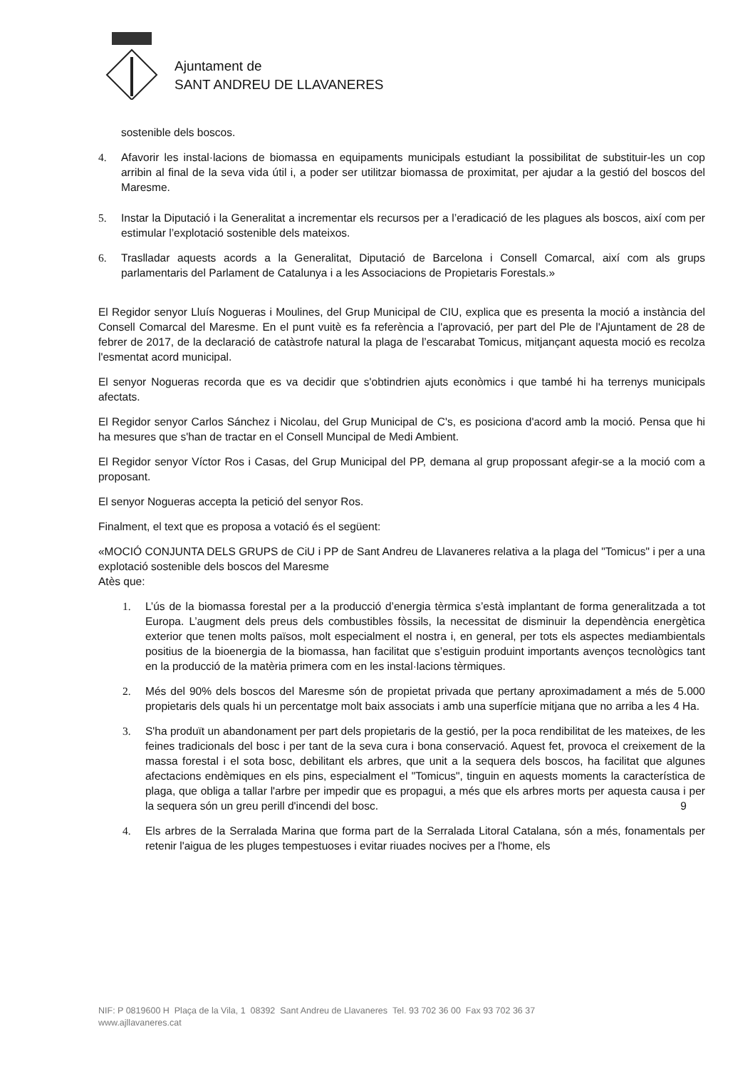Ajuntament de
SANT ANDREU DE LLAVANERES
sostenible dels boscos.
4. Afavorir les instal·lacions de biomassa en equipaments municipals estudiant la possibilitat de substituir-les un cop arribin al final de la seva vida útil i, a poder ser utilitzar biomassa de proximitat, per ajudar a la gestió del boscos del Maresme.
5. Instar la Diputació i la Generalitat a incrementar els recursos per a l’eradicació de les plagues als boscos, així com per estimular l’explotació sostenible dels mateixos.
6. Traslladar aquests acords a la Generalitat, Diputació de Barcelona i Consell Comarcal, així com als grups parlamentaris del Parlament de Catalunya i a les Associacions de Propietaris Forestals.»
El Regidor senyor Lluís Nogueras i Moulines, del Grup Municipal de CIU, explica que es presenta la moció a instància del Consell Comarcal del Maresme. En el punt vuitè es fa referència a l'aprovació, per part del Ple de l'Ajuntament de 28 de febrer de 2017, de la declaració de catàstrofe natural la plaga de l’escarabat Tomicus, mitjançant aquesta moció es recolza l'esmentat acord municipal.
El senyor Nogueras recorda que es va decidir que s'obtindrien ajuts econòmics i que també hi ha terrenys municipals afectats.
El Regidor senyor Carlos Sánchez i Nicolau, del Grup Municipal de C's, es posiciona d'acord amb la moció. Pensa que hi ha mesures que s'han de tractar en el Consell Muncipal de Medi Ambient.
El Regidor senyor Víctor Ros i Casas, del Grup Municipal del PP, demana al grup propossant afegir-se a la moció com a proposant.
El senyor Nogueras accepta la petició del senyor Ros.
Finalment, el text que es proposa a votació és el següent:
«MOCIÓ CONJUNTA DELS GRUPS de CiU i PP de Sant Andreu de Llavaneres relativa a la plaga del "Tomicus" i per a una explotació sostenible dels boscos del Maresme
Atès que:
1. L’ús de la biomassa forestal per a la producció d’energia tèrmica s’està implantant de forma generalitzada a tot Europa. L’augment dels preus dels combustibles fòssils, la necessitat de disminuir la dependència energètica exterior que tenen molts països, molt especialment el nostra i, en general, per tots els aspectes mediambientals positius de la bioenergia de la biomassa, han facilitat que s’estiguin produint importants avenços tecnològics tant en la producció de la matèria primera com en les instal·lacions tèrmiques.
2. Més del 90% dels boscos del Maresme són de propietat privada que pertany aproximadament a més de 5.000 propietaris dels quals hi un percentatge molt baix associats i amb una superfície mitjana que no arriba a les 4 Ha.
3. S'ha produït un abandonament per part dels propietaris de la gestió, per la poca rendibilitat de les mateixes, de les feines tradicionals del bosc i per tant de la seva cura i bona conservació. Aquest fet, provoca el creixement de la massa forestal i el sota bosc, debilitant els arbres, que unit a la sequera dels boscos, ha facilitat que algunes afectacions endèmiques en els pins, especialment el "Tomicus", tinguin en aquests moments la característica de plaga, que obliga a tallar l'arbre per impedir que es propagui, a més que els arbres morts per aquesta causa i per la sequera són un greu perill d'incendi del bosc. 9
4. Els arbres de la Serralada Marina que forma part de la Serralada Litoral Catalana, són a més, fonamentals per retenir l'aigua de les pluges tempestuoses i evitar riuades nocives per a l'home, els
NIF: P 0819600 H Plaça de la Vila, 1 08392 Sant Andreu de Llavaneres Tel. 93 702 36 00 Fax 93 702 36 37
www.ajllavaneres.cat